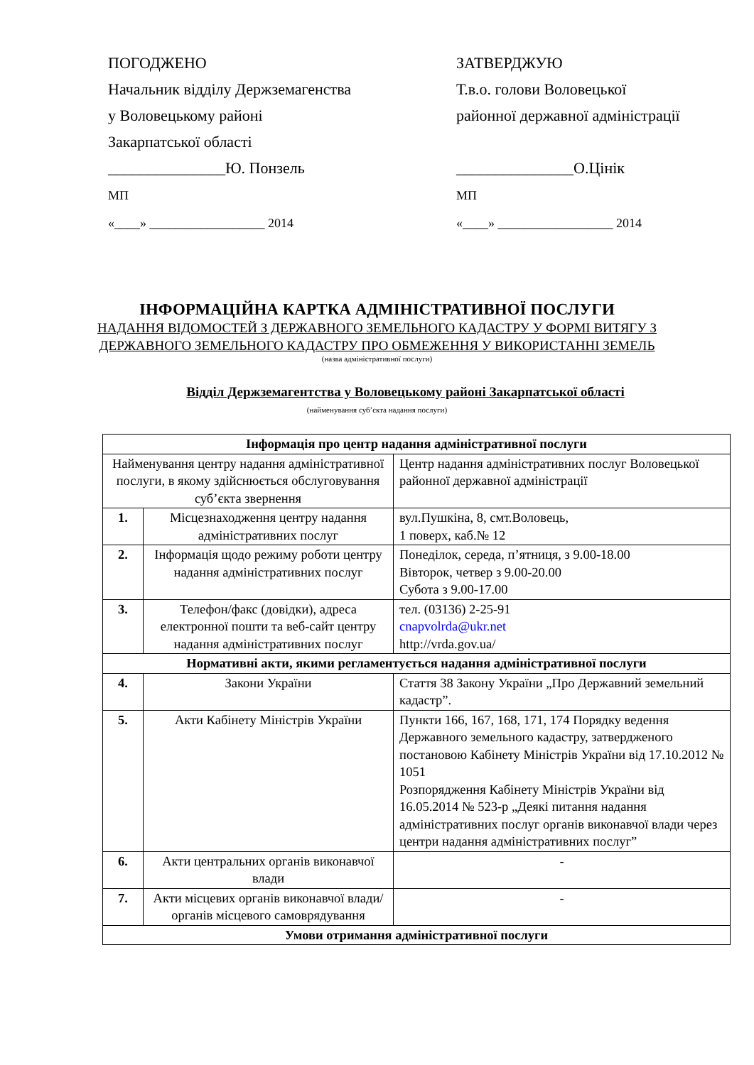ПОГОДЖЕНО
Начальник відділу Держземагенства
у Воловецькому районі
Закарпатської області
_______________Ю. Понзель
МП
«____» __________________ 2014
ЗАТВЕРДЖУЮ
Т.в.о. голови Воловецької
районної державної адміністрації
_______________О.Цінік
МП
«____» __________________ 2014
ІНФОРМАЦІЙНА КАРТКА АДМІНІСТРАТИВНОЇ ПОСЛУГИ
НАДАННЯ ВІДОМОСТЕЙ З ДЕРЖАВНОГО ЗЕМЕЛЬНОГО КАДАСТРУ У ФОРМІ ВИТЯГУ З ДЕРЖАВНОГО ЗЕМЕЛЬНОГО КАДАСТРУ ПРО ОБМЕЖЕННЯ У ВИКОРИСТАННІ ЗЕМЕЛЬ
(назва адміністративної послуги)
Відділ Держземагентства у Воловецькому районі Закарпатської області
(найменування суб’єкта надання послуги)
| Інформація про центр надання адміністративної послуги | | |
| Найменування центру надання адміністративної послуги, в якому здійснюється обслуговування суб’єкта звернення | | Центр надання адміністративних послуг Воловецької районної державної адміністрації |
| 1. | Місцезнаходження центру надання адміністративних послуг | вул.Пушкіна, 8, смт.Воловець, 1 поверх, каб.№ 12 |
| 2. | Інформація щодо режиму роботи центру надання адміністративних послуг | Понеділок, середа, п’ятниця, з 9.00-18.00 Вівторок, четвер з 9.00-20.00 Субота з 9.00-17.00 |
| 3. | Телефон/факс (довідки), адреса електронної пошти та веб-сайт центру надання адміністративних послуг | тел. (03136) 2-25-91 cnapvolrda@ukr.net http://vrda.gov.ua/ |
| Нормативні акти, якими регламентується надання адміністративної послуги | | |
| 4. | Закони України | Стаття 38 Закону України „Про Державний земельний кадастр”. |
| 5. | Акти Кабінету Міністрів України | Пункти 166, 167, 168, 171, 174 Порядку ведення Державного земельного кадастру, затвердженого постановою Кабінету Міністрів України від 17.10.2012 № 1051 Розпорядження Кабінету Міністрів України від 16.05.2014 № 523-р „Деякі питання надання адміністративних послуг органів виконавчої влади через центри надання адміністративних послуг” |
| 6. | Акти центральних органів виконавчої влади | - |
| 7. | Акти місцевих органів виконавчої влади/органів місцевого самоврядування | - |
| Умови отримання адміністративної послуги | | |